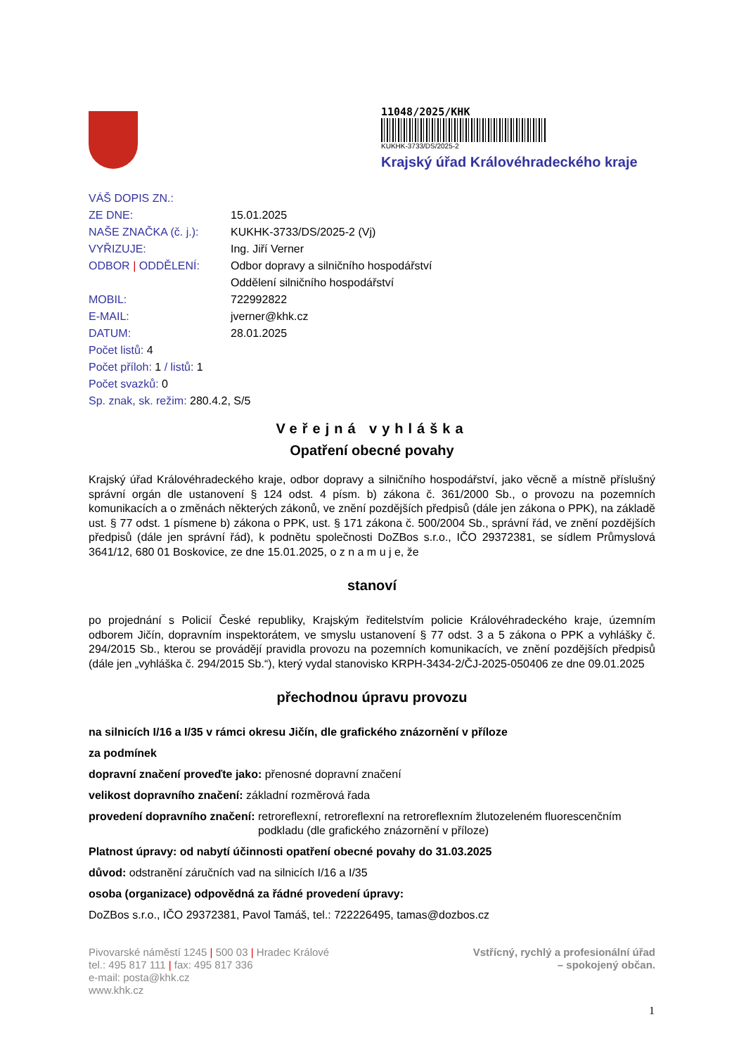11048/2025/KHK
KUKHK-3733/DS/2025-2
Krajský úřad Královéhradeckého kraje
VÁŠ DOPIS ZN.:
ZE DNE: 15.01.2025
NAŠE ZNAČKA (č. j.): KUKHK-3733/DS/2025-2 (Vj)
VYŘIZUJE: Ing. Jiří Verner
ODBOR | ODDĚLENÍ: Odbor dopravy a silničního hospodářství
Oddělení silničního hospodářství
MOBIL: 722992822
E-MAIL: jverner@khk.cz
DATUM: 28.01.2025
Počet listů: 4
Počet příloh: 1 / listů: 1
Počet svazků: 0
Sp. znak, sk. režim: 280.4.2, S/5
Veřejná vyhláška
Opatření obecné povahy
Krajský úřad Královéhradeckého kraje, odbor dopravy a silničního hospodářství, jako věcně a místně příslušný správní orgán dle ustanovení § 124 odst. 4 písm. b) zákona č. 361/2000 Sb., o provozu na pozemních komunikacích a o změnách některých zákonů, ve znění pozdějších předpisů (dále jen zákona o PPK), na základě ust. § 77 odst. 1 písmene b) zákona o PPK, ust. § 171 zákona č. 500/2004 Sb., správní řád, ve znění pozdějších předpisů (dále jen správní řád), k podnětu společnosti DoZBos s.r.o., IČO 29372381, se sídlem Průmyslová 3641/12, 680 01 Boskovice, ze dne 15.01.2025, o z n a m u j e, že
stanoví
po projednání s Policií České republiky, Krajským ředitelstvím policie Královéhradeckého kraje, územním odborem Jičín, dopravním inspektorátem, ve smyslu ustanovení § 77 odst. 3 a 5 zákona o PPK a vyhlášky č. 294/2015 Sb., kterou se provádějí pravidla provozu na pozemních komunikacích, ve znění pozdějších předpisů (dále jen „vyhláška č. 294/2015 Sb.“), který vydal stanovisko KRPH-3434-2/ČJ-2025-050406 ze dne 09.01.2025
přechodnou úpravu provozu
na silnicích I/16 a I/35 v rámci okresu Jičín, dle grafického znázornění v příloze
za podmínek
dopravní značení proveďte jako: přenosné dopravní značení
velikost dopravního značení: základní rozměrová řada
provedení dopravního značení: retroreflexní, retroreflexní na retroreflexním žlutozeleném fluorescenčním podkladu (dle grafického znázornění v příloze)
Platnost úpravy: od nabytí účinnosti opatření obecné povahy do 31.03.2025
důvod: odstranění záručních vad na silnicích I/16 a I/35
osoba (organizace) odpovědná za řádné provedení úpravy:
DoZBos s.r.o., IČO 29372381, Pavol Tamáš, tel.: 722226495, tamas@dozbos.cz
Pivovarské náměstí 1245 | 500 03 | Hradec Králové
tel.: 495 817 111 | fax: 495 817 336
e-mail: posta@khk.cz
www.khk.cz
Vstřícný, rychlý a profesionální úřad
– spokojený občan.
1